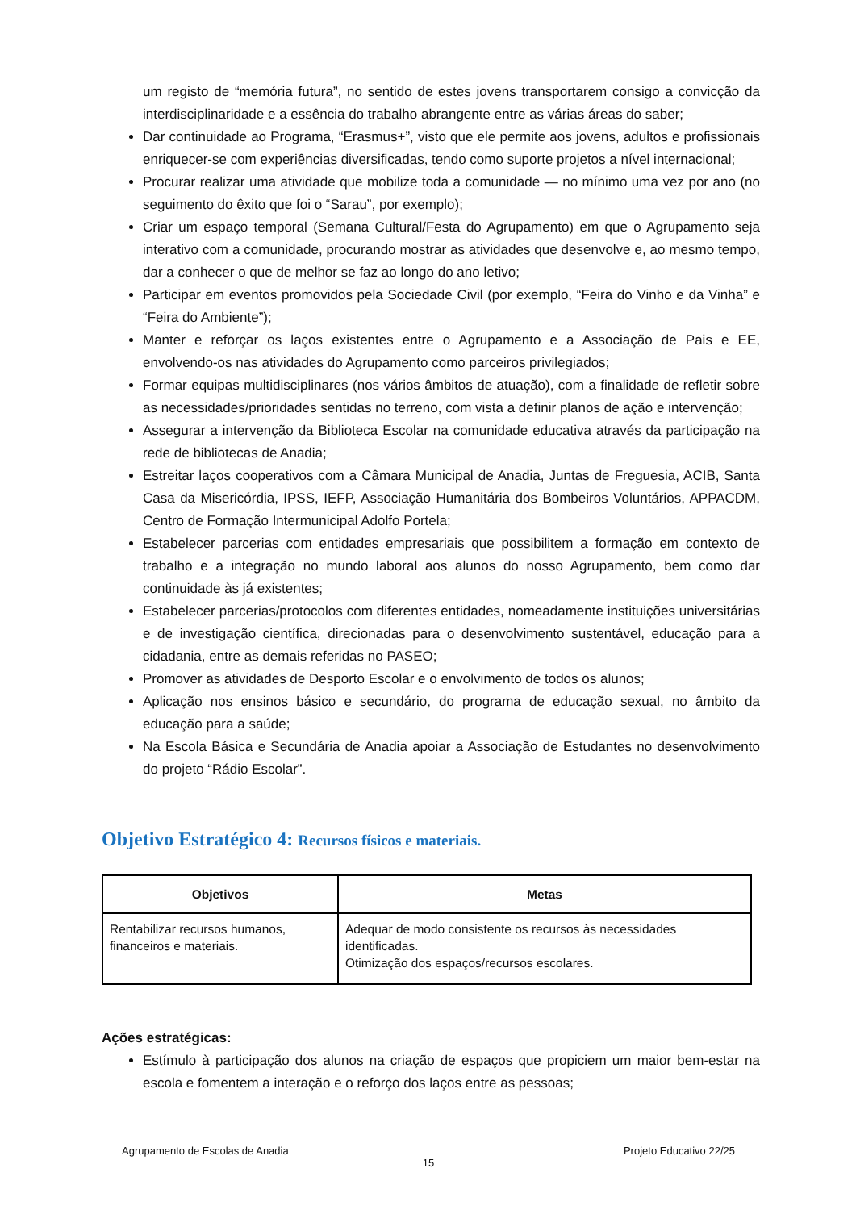um registo de “memória futura”, no sentido de estes jovens transportarem consigo a convicção da interdisciplinaridade e a essência do trabalho abrangente entre as várias áreas do saber;
Dar continuidade ao Programa, “Erasmus+”, visto que ele permite aos jovens, adultos e profissionais enriquecer-se com experiências diversificadas, tendo como suporte projetos a nível internacional;
Procurar realizar uma atividade que mobilize toda a comunidade — no mínimo uma vez por ano (no seguimento do êxito que foi o “Sarau”, por exemplo);
Criar um espaço temporal (Semana Cultural/Festa do Agrupamento) em que o Agrupamento seja interativo com a comunidade, procurando mostrar as atividades que desenvolve e, ao mesmo tempo, dar a conhecer o que de melhor se faz ao longo do ano letivo;
Participar em eventos promovidos pela Sociedade Civil (por exemplo, “Feira do Vinho e da Vinha” e “Feira do Ambiente”);
Manter e reforçar os laços existentes entre o Agrupamento e a Associação de Pais e EE, envolvendo-os nas atividades do Agrupamento como parceiros privilegiados;
Formar equipas multidisciplinares (nos vários âmbitos de atuação), com a finalidade de refletir sobre as necessidades/prioridades sentidas no terreno, com vista a definir planos de ação e intervenção;
Assegurar a intervenção da Biblioteca Escolar na comunidade educativa através da participação na rede de bibliotecas de Anadia;
Estreitar laços cooperativos com a Câmara Municipal de Anadia, Juntas de Freguesia, ACIB, Santa Casa da Misericórdia, IPSS, IEFP, Associação Humanitária dos Bombeiros Voluntários, APPACDM, Centro de Formação Intermunicipal Adolfo Portela;
Estabelecer parcerias com entidades empresariais que possibilitem a formação em contexto de trabalho e a integração no mundo laboral aos alunos do nosso Agrupamento, bem como dar continuidade às já existentes;
Estabelecer parcerias/protocolos com diferentes entidades, nomeadamente instituições universitárias e de investigação científica, direcionadas para o desenvolvimento sustentável, educação para a cidadania, entre as demais referidas no PASEO;
Promover as atividades de Desporto Escolar e o envolvimento de todos os alunos;
Aplicação nos ensinos básico e secundário, do programa de educação sexual, no âmbito da educação para a saúde;
Na Escola Básica e Secundária de Anadia apoiar a Associação de Estudantes no desenvolvimento do projeto “Rádio Escolar”.
Objetivo Estratégico 4: Recursos físicos e materiais.
| Objetivos | Metas |
| --- | --- |
| Rentabilizar recursos humanos, financeiros e materiais. | Adequar de modo consistente os recursos às necessidades identificadas. Otimização dos espaços/recursos escolares. |
Ações estratégicas:
Estímulo à participação dos alunos na criação de espaços que propiciem um maior bem-estar na escola e fomentem a interação e o reforço dos laços entre as pessoas;
Agrupamento de Escolas de Anadia Projeto Educativo 22/25
15